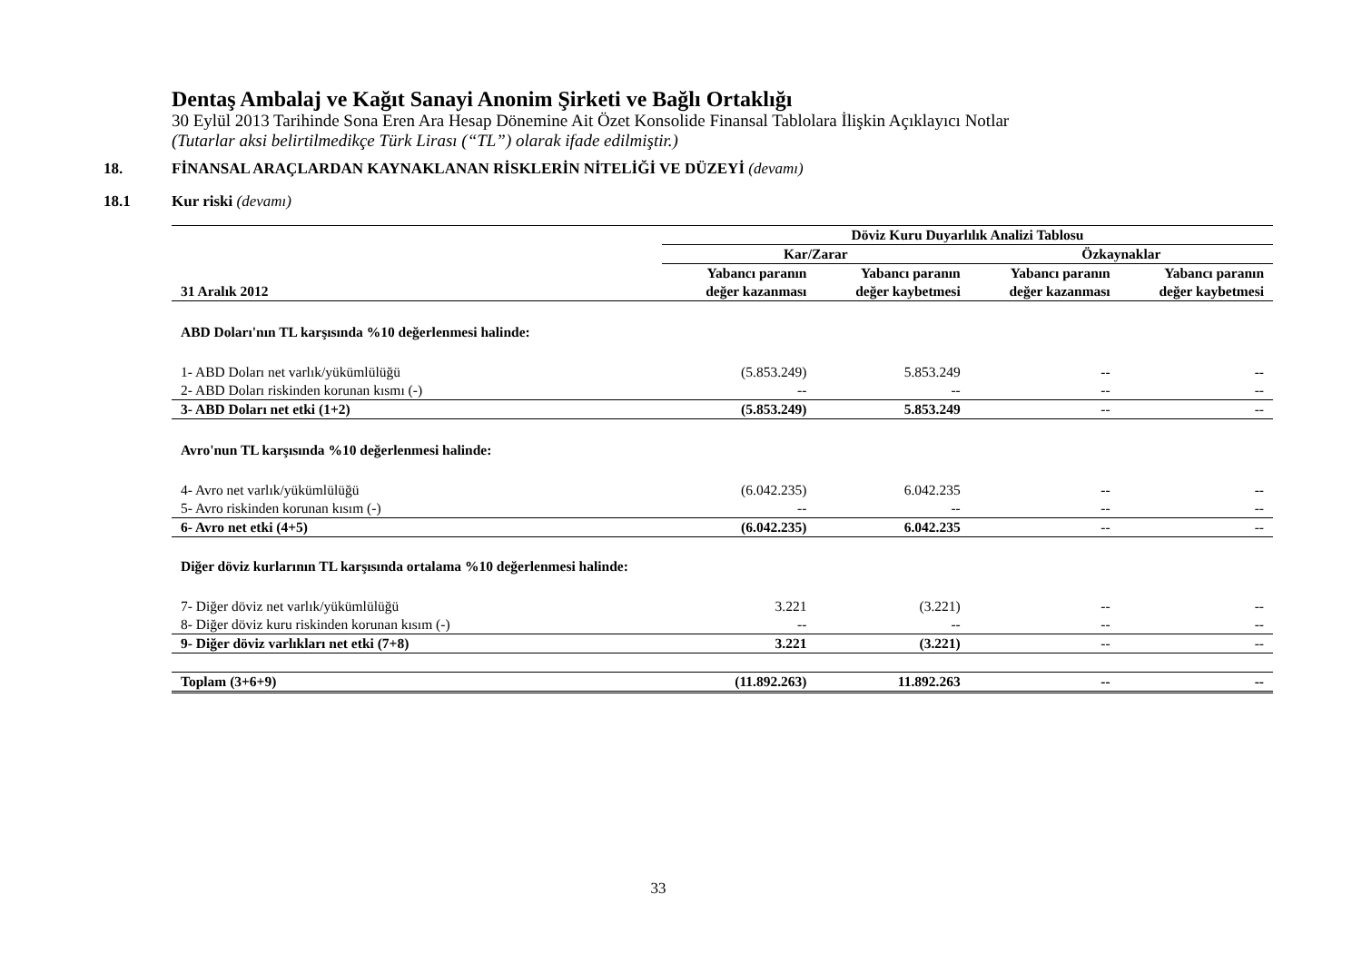Dentaş Ambalaj ve Kağıt Sanayi Anonim Şirketi ve Bağlı Ortaklığı
30 Eylül 2013 Tarihinde Sona Eren Ara Hesap Dönemine Ait Özet Konsolide Finansal Tablolara İlişkin Açıklayıcı Notlar
(Tutarlar aksi belirtilmedikçe Türk Lirası (“TL”) olarak ifade edilmiştir.)
18. FİNANSAL ARAÇLARDAN KAYNAKLANAN RİSKLERİN NİTELİĞİ VE DÜZEYİ (devamı)
18.1 Kur riski (devamı)
| | Döviz Kuru Duyarlılık Analizi Tablosu | | | |
| --- | --- | --- | --- | --- |
| | Kar/Zarar | | Özkaynaklar | |
| 31 Aralık 2012 | Yabancı paranın değer kazanması | Yabancı paranın değer kaybetmesi | Yabancı paranın değer kazanması | Yabancı paranın değer kaybetmesi |
| ABD Doları'nın TL karşısında %10 değerlenmesi halinde: | | | | |
| 1- ABD Doları net varlık/yükümlülüğü | (5.853.249) | 5.853.249 | -- | -- |
| 2- ABD Doları riskinden korunan kısmı (-) | -- | -- | -- | -- |
| 3- ABD Doları net etki (1+2) | (5.853.249) | 5.853.249 | -- | -- |
| Avro'nun TL karşısında %10 değerlenmesi halinde: | | | | |
| 4- Avro net varlık/yükümlülüğü | (6.042.235) | 6.042.235 | -- | -- |
| 5- Avro riskinden korunan kısım (-) | -- | -- | -- | -- |
| 6- Avro net etki (4+5) | (6.042.235) | 6.042.235 | -- | -- |
| Diğer döviz kurlarının TL karşısında ortalama %10 değerlenmesi halinde: | | | | |
| 7- Diğer döviz net varlık/yükümlülüğü | 3.221 | (3.221) | -- | -- |
| 8- Diğer döviz kuru riskinden korunan kısım (-) | -- | -- | -- | -- |
| 9- Diğer döviz varlıkları net etki (7+8) | 3.221 | (3.221) | -- | -- |
| Toplam (3+6+9) | (11.892.263) | 11.892.263 | -- | -- |
33